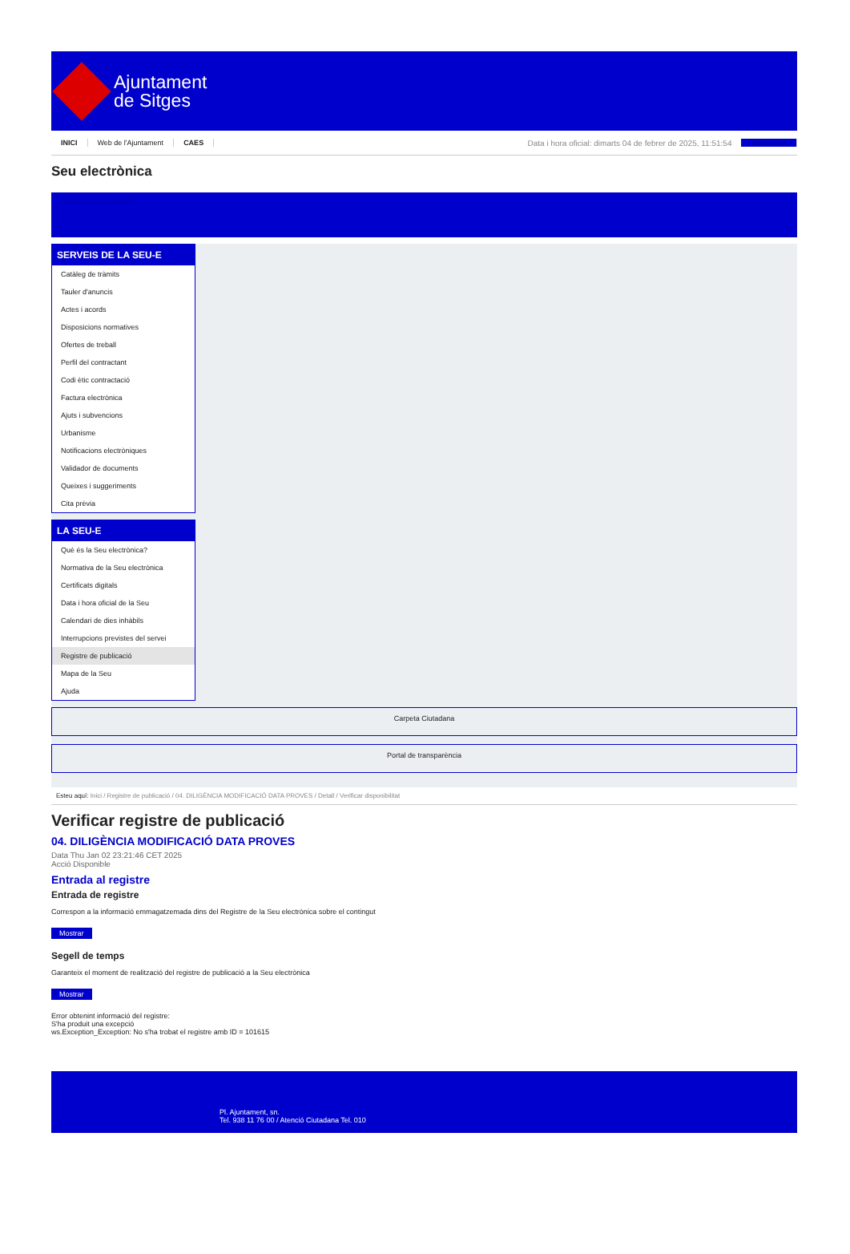Ajuntament
de Sitges
INICI Web de l'Ajuntament CAES Data i hora oficial: dimarts 04 de febrer de 2025, 11:51:54 Sincronitza
Seu electrònica
Obtenir còpia autèntica
SERVEIS DE LA SEU-E
Catàleg de tràmits
Tauler d'anuncis
Actes i acords
Disposicions normatives
Ofertes de treball
Perfil del contractant
Codi ètic contractació
Factura electrònica
Ajuts i subvencions
Urbanisme
Notificacions electròniques
Validador de documents
Queixes i suggeriments
Cita prèvia
LA SEU-E
Què és la Seu electrònica?
Normativa de la Seu electrònica
Certificats digitals
Data i hora oficial de la Seu
Calendari de dies inhàbils
Interrupcions previstes del servei
Registre de publicació
Mapa de la Seu
Ajuda
Carpeta Ciutadana
Portal de transparència
Esteu aquí: Inici / Registre de publicació / 04. DILIGÈNCIA MODIFICACIÓ DATA PROVES / Detall / Verificar disponibilitat
Verificar registre de publicació
04. DILIGÈNCIA MODIFICACIÓ DATA PROVES
Data Thu Jan 02 23:21:46 CET 2025
Acció Disponible
Entrada al registre
Entrada de registre
Correspon a la informació emmagatzemada dins del Registre de la Seu electrònica sobre el contingut
Mostrar
Segell de temps
Garanteix el moment de realització del registre de publicació a la Seu electrònica
Mostrar
Error obtenint informació del registre:
S'ha produit una excepció
ws.Exception_Exception: No s'ha trobat el registre amb ID = 101615
Pl. Ajuntament, sn.
Tel. 938 11 76 00 / Atenció Ciutadana Tel. 010